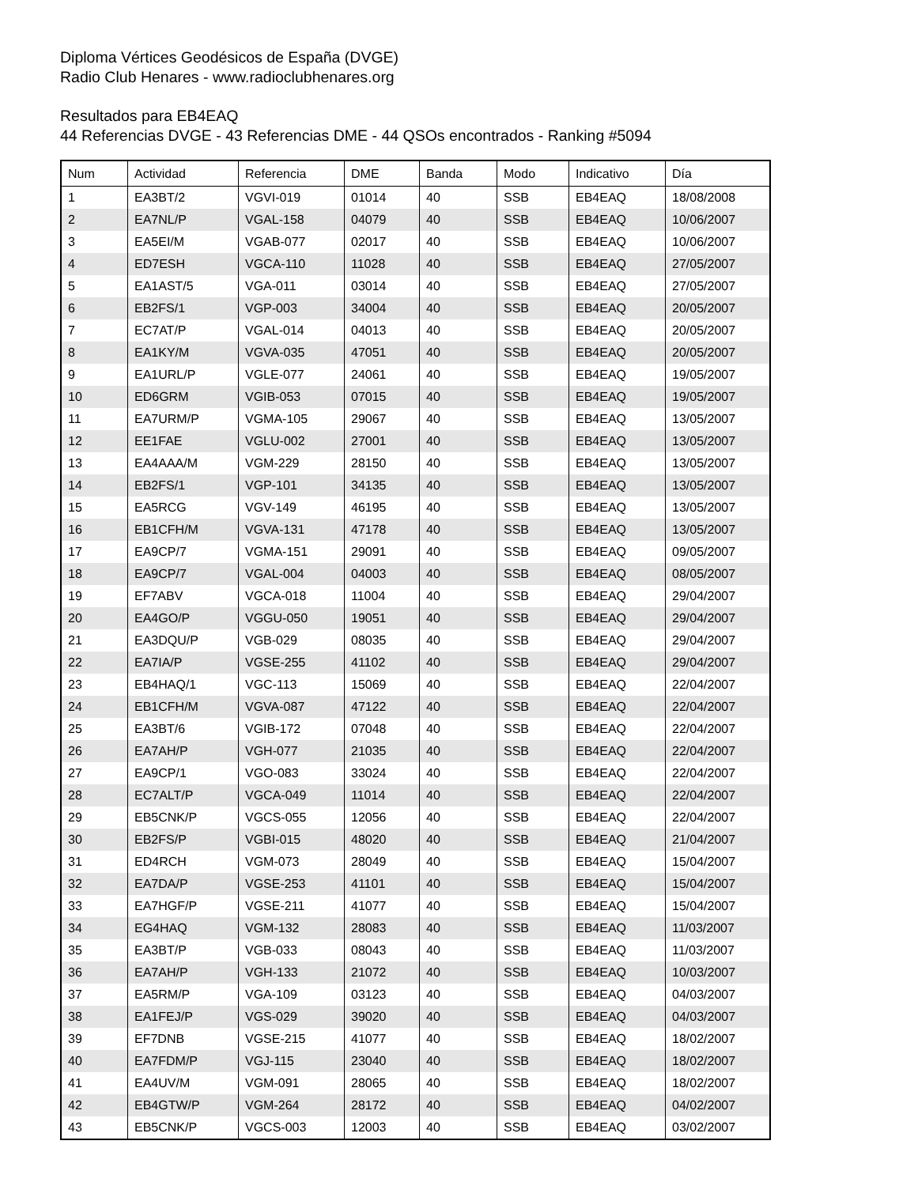Diploma Vértices Geodésicos de España (DVGE)
Radio Club Henares - www.radioclubhenares.org
Resultados para EB4EAQ
44 Referencias DVGE - 43 Referencias DME - 44 QSOs encontrados - Ranking #5094
| Num | Actividad | Referencia | DME | Banda | Modo | Indicativo | Día |
| --- | --- | --- | --- | --- | --- | --- | --- |
| 1 | EA3BT/2 | VGVI-019 | 01014 | 40 | SSB | EB4EAQ | 18/08/2008 |
| 2 | EA7NL/P | VGAL-158 | 04079 | 40 | SSB | EB4EAQ | 10/06/2007 |
| 3 | EA5EI/M | VGAB-077 | 02017 | 40 | SSB | EB4EAQ | 10/06/2007 |
| 4 | ED7ESH | VGCA-110 | 11028 | 40 | SSB | EB4EAQ | 27/05/2007 |
| 5 | EA1AST/5 | VGA-011 | 03014 | 40 | SSB | EB4EAQ | 27/05/2007 |
| 6 | EB2FS/1 | VGP-003 | 34004 | 40 | SSB | EB4EAQ | 20/05/2007 |
| 7 | EC7AT/P | VGAL-014 | 04013 | 40 | SSB | EB4EAQ | 20/05/2007 |
| 8 | EA1KY/M | VGVA-035 | 47051 | 40 | SSB | EB4EAQ | 20/05/2007 |
| 9 | EA1URL/P | VGLE-077 | 24061 | 40 | SSB | EB4EAQ | 19/05/2007 |
| 10 | ED6GRM | VGIB-053 | 07015 | 40 | SSB | EB4EAQ | 19/05/2007 |
| 11 | EA7URM/P | VGMA-105 | 29067 | 40 | SSB | EB4EAQ | 13/05/2007 |
| 12 | EE1FAE | VGLU-002 | 27001 | 40 | SSB | EB4EAQ | 13/05/2007 |
| 13 | EA4AAA/M | VGM-229 | 28150 | 40 | SSB | EB4EAQ | 13/05/2007 |
| 14 | EB2FS/1 | VGP-101 | 34135 | 40 | SSB | EB4EAQ | 13/05/2007 |
| 15 | EA5RCG | VGV-149 | 46195 | 40 | SSB | EB4EAQ | 13/05/2007 |
| 16 | EB1CFH/M | VGVA-131 | 47178 | 40 | SSB | EB4EAQ | 13/05/2007 |
| 17 | EA9CP/7 | VGMA-151 | 29091 | 40 | SSB | EB4EAQ | 09/05/2007 |
| 18 | EA9CP/7 | VGAL-004 | 04003 | 40 | SSB | EB4EAQ | 08/05/2007 |
| 19 | EF7ABV | VGCA-018 | 11004 | 40 | SSB | EB4EAQ | 29/04/2007 |
| 20 | EA4GO/P | VGGU-050 | 19051 | 40 | SSB | EB4EAQ | 29/04/2007 |
| 21 | EA3DQU/P | VGB-029 | 08035 | 40 | SSB | EB4EAQ | 29/04/2007 |
| 22 | EA7IA/P | VGSE-255 | 41102 | 40 | SSB | EB4EAQ | 29/04/2007 |
| 23 | EB4HAQ/1 | VGC-113 | 15069 | 40 | SSB | EB4EAQ | 22/04/2007 |
| 24 | EB1CFH/M | VGVA-087 | 47122 | 40 | SSB | EB4EAQ | 22/04/2007 |
| 25 | EA3BT/6 | VGIB-172 | 07048 | 40 | SSB | EB4EAQ | 22/04/2007 |
| 26 | EA7AH/P | VGH-077 | 21035 | 40 | SSB | EB4EAQ | 22/04/2007 |
| 27 | EA9CP/1 | VGO-083 | 33024 | 40 | SSB | EB4EAQ | 22/04/2007 |
| 28 | EC7ALT/P | VGCA-049 | 11014 | 40 | SSB | EB4EAQ | 22/04/2007 |
| 29 | EB5CNK/P | VGCS-055 | 12056 | 40 | SSB | EB4EAQ | 22/04/2007 |
| 30 | EB2FS/P | VGBI-015 | 48020 | 40 | SSB | EB4EAQ | 21/04/2007 |
| 31 | ED4RCH | VGM-073 | 28049 | 40 | SSB | EB4EAQ | 15/04/2007 |
| 32 | EA7DA/P | VGSE-253 | 41101 | 40 | SSB | EB4EAQ | 15/04/2007 |
| 33 | EA7HGF/P | VGSE-211 | 41077 | 40 | SSB | EB4EAQ | 15/04/2007 |
| 34 | EG4HAQ | VGM-132 | 28083 | 40 | SSB | EB4EAQ | 11/03/2007 |
| 35 | EA3BT/P | VGB-033 | 08043 | 40 | SSB | EB4EAQ | 11/03/2007 |
| 36 | EA7AH/P | VGH-133 | 21072 | 40 | SSB | EB4EAQ | 10/03/2007 |
| 37 | EA5RM/P | VGA-109 | 03123 | 40 | SSB | EB4EAQ | 04/03/2007 |
| 38 | EA1FEJ/P | VGS-029 | 39020 | 40 | SSB | EB4EAQ | 04/03/2007 |
| 39 | EF7DNB | VGSE-215 | 41077 | 40 | SSB | EB4EAQ | 18/02/2007 |
| 40 | EA7FDM/P | VGJ-115 | 23040 | 40 | SSB | EB4EAQ | 18/02/2007 |
| 41 | EA4UV/M | VGM-091 | 28065 | 40 | SSB | EB4EAQ | 18/02/2007 |
| 42 | EB4GTW/P | VGM-264 | 28172 | 40 | SSB | EB4EAQ | 04/02/2007 |
| 43 | EB5CNK/P | VGCS-003 | 12003 | 40 | SSB | EB4EAQ | 03/02/2007 |